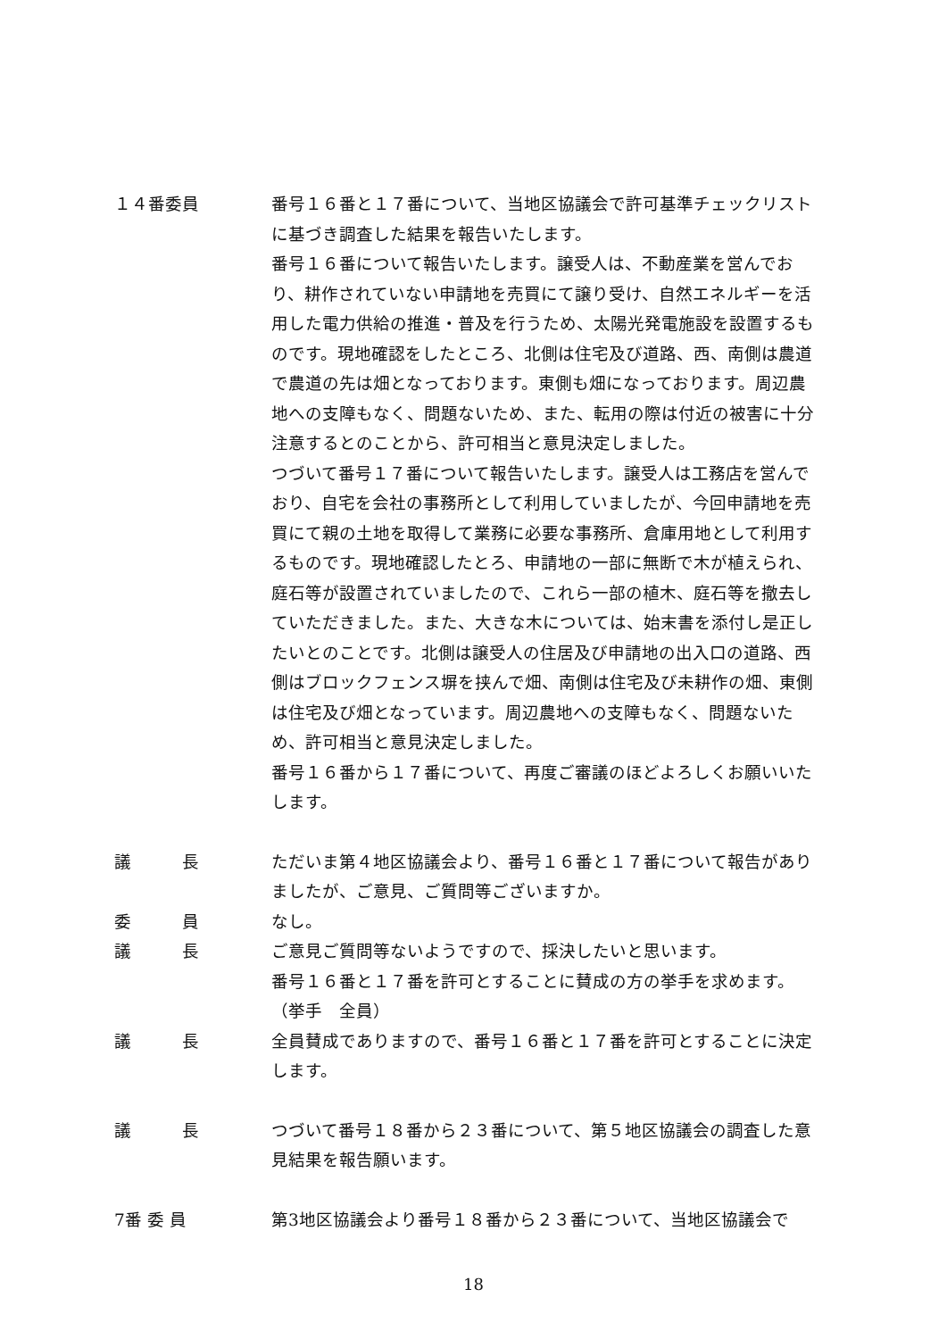１４番委員 番号１６番と１７番について、当地区協議会で許可基準チェックリストに基づき調査した結果を報告いたします。
番号１６番について報告いたします。譲受人は、不動産業を営んでおり、耕作されていない申請地を売買にて譲り受け、自然エネルギーを活用した電力供給の推進・普及を行うため、太陽光発電施設を設置するものです。現地確認をしたところ、北側は住宅及び道路、西、南側は農道で農道の先は畑となっております。東側も畑になっております。周辺農地への支障もなく、問題ないため、また、転用の際は付近の被害に十分注意するとのことから、許可相当と意見決定しました。
つづいて番号１７番について報告いたします。譲受人は工務店を営んでおり、自宅を会社の事務所として利用していましたが、今回申請地を売買にて親の土地を取得して業務に必要な事務所、倉庫用地として利用するものです。現地確認したとろ、申請地の一部に無断で木が植えられ、庭石等が設置されていましたので、これら一部の植木、庭石等を撤去していただきました。また、大きな木については、始末書を添付し是正したいとのことです。北側は譲受人の住居及び申請地の出入口の道路、西側はブロックフェンス塀を挟んで畑、南側は住宅及び未耕作の畑、東側は住宅及び畑となっています。周辺農地への支障もなく、問題ないため、許可相当と意見決定しました。
番号１６番から１７番について、再度ご審議のほどよろしくお願いいたします。
議　　　長 ただいま第４地区協議会より、番号１６番と１７番について報告がありましたが、ご意見、ご質問等ございますか。
委　　　員 なし。
議　　　長 ご意見ご質問等ないようですので、採決したいと思います。
番号１６番と１７番を許可とすることに賛成の方の挙手を求めます。
（挙手　全員）
議　　　長 全員賛成でありますので、番号１６番と１７番を許可とすることに決定します。
議　　　長 つづいて番号１８番から２３番について、第５地区協議会の調査した意見結果を報告願います。
7番 委 員 第3地区協議会より番号１８番から２３番について、当地区協議会で
18